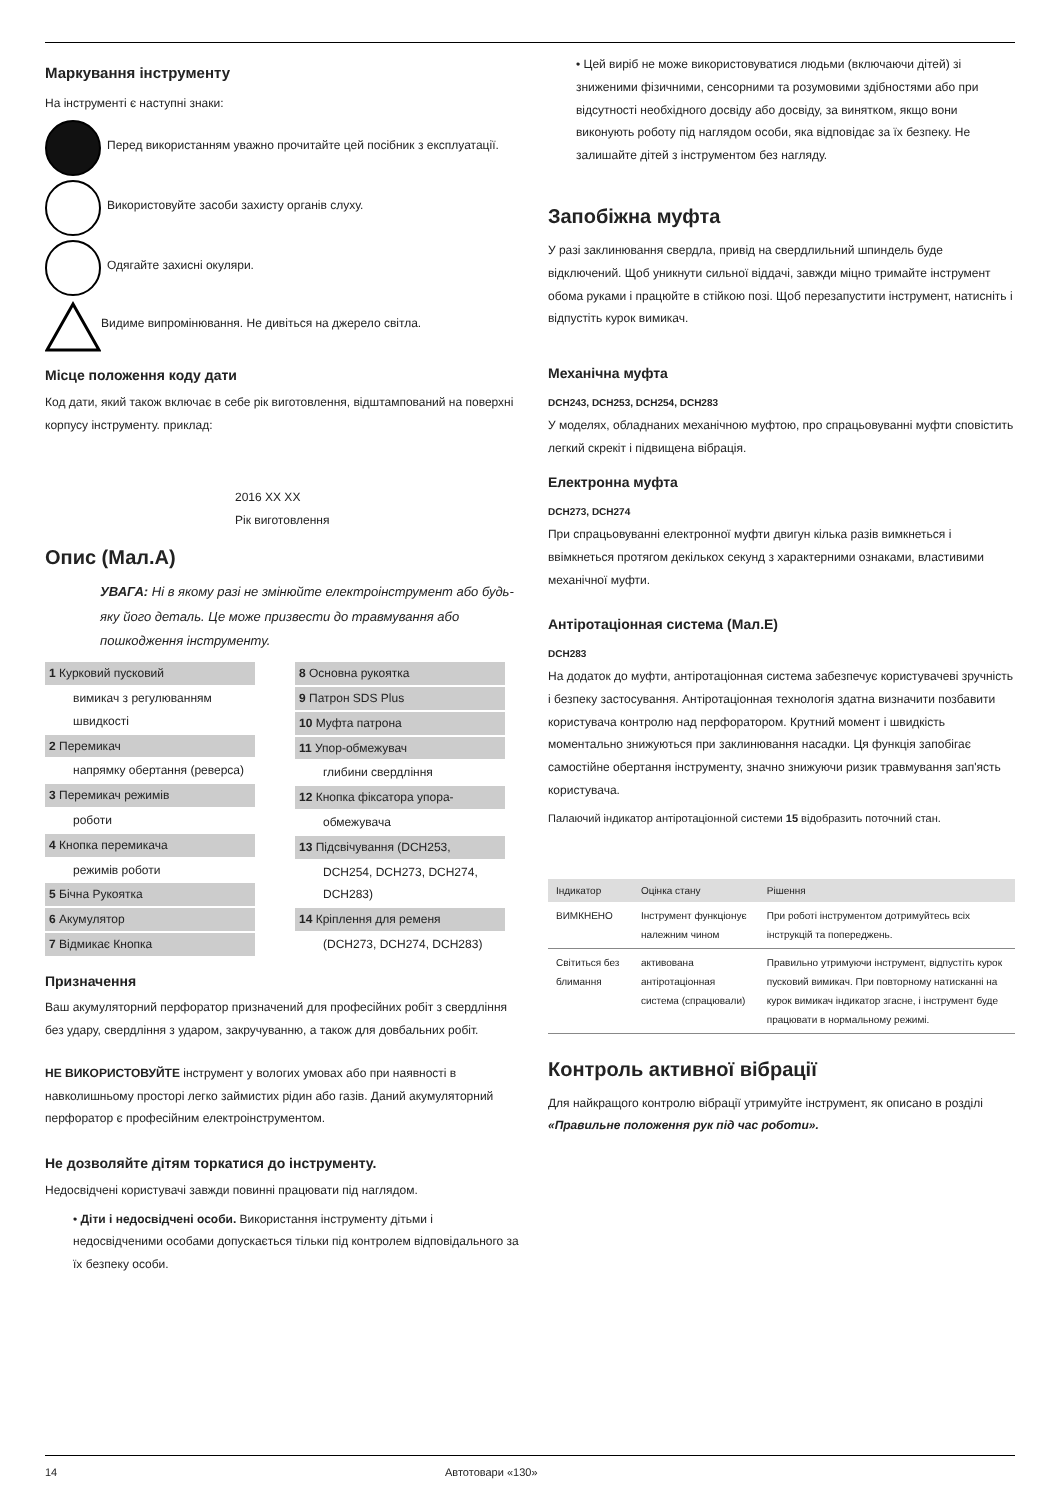Маркування інструменту
На інструменті є наступні знаки:
Перед використанням уважно прочитайте цей посібник з експлуатації.
Використовуйте засоби захисту органів слуху.
Одягайте захисні окуляри.
Видиме випромінювання. Не дивіться на джерело світла.
Місце положення коду дати
Код дати, який також включає в себе рік виготовлення, відштампований на поверхні корпусу інструменту. приклад:
2016 XX XX
Рік виготовлення
Опис (Мал.А)
УВАГА: Ні в якому разі не змінюйте електроінструмент або будь-яку його деталь. Це може призвести до травмування або пошкодження інструменту.
1 Курковий пусковий
вимикач з регулюванням швидкості
2 Перемикач
напрямку обертання (реверса)
3 Перемикач режимів
роботи
4 Кнопка перемикача
режимів роботи
5 Бічна Рукоятка
6 Акумулятор
7 Відмикає Кнопка
8 Основна рукоятка
9 Патрон SDS Plus
10 Муфта патрона
11 Упор-обмежувач
глибини свердління
12 Кнопка фіксатора упора-
обмежувача
13 Підсвічування (DCH253,
DCH254, DCH273, DCH274, DCH283)
14 Кріплення для ременя
(DCH273, DCH274, DCH283)
Призначення
Ваш акумуляторний перфоратор призначений для професійних робіт з свердління без удару, свердління з ударом, закручуванню, а також для довбальних робіт.
НЕ ВИКОРИСТОВУЙТЕ інструмент у вологих умовах або при наявності в навколишньому просторі легко займистих рідин або газів. Даний акумуляторний перфоратор є професійним електроінструментом.
Не дозволяйте дітям торкатися до інструменту.
Недосвідчені користувачі завжди повинні працювати під наглядом.
• Діти і недосвідчені особи. Використання інструменту дітьми і недосвідченими особами допускається тільки під контролем відповідального за їх безпеку особи.
• Цей виріб не може використовуватися людьми (включаючи дітей) зі зниженими фізичними, сенсорними та розумовими здібностями або при відсутності необхідного досвіду або досвіду, за винятком, якщо вони виконують роботу під наглядом особи, яка відповідає за їх безпеку. Не залишайте дітей з інструментом без нагляду.
Запобіжна муфта
У разі заклинювання свердла, привід на свердлильний шпиндель буде відключений. Щоб уникнути сильної віддачі, завжди міцно тримайте інструмент обома руками і працюйте в стійкою позі. Щоб перезапустити інструмент, натисніть і відпустіть курок вимикач.
Механічна муфта
DCH243, DCH253, DCH254, DCH283
У моделях, обладнаних механічною муфтою, про спрацьовуванні муфти сповістить легкий скрекіт і підвищена вібрація.
Електронна муфта
DCH273, DCH274
При спрацьовуванні електронної муфти двигун кілька разів вимкнеться і ввімкнеться протягом декількох секунд з характерними ознаками, властивими механічної муфти.
Антіротаціонная система (Мал.E)
DCH283
На додаток до муфти, антіротаціонная система забезпечує користувачеві зручність і безпеку застосування. Антіротаціонная технологія здатна визначити позбавити користувача контролю над перфоратором. Крутний момент і швидкість моментально знижуються при заклинювання насадки. Ця функція запобігає самостійне обертання інструменту, значно знижуючи ризик травмування зап'ясть користувача.
Палаючий індикатор антіротаціонной системи 15 відобразить поточний стан.
| Індикатор | Оцінка стану | Рішення |
| --- | --- | --- |
| ВИМКНЕНО | Інструмент функціонує належним чином | При роботі інструментом дотримуйтесь всіх інструкцій та попереджень. |
| Світиться без блимання | активована антіротаціонная система (спрацювали) | Правильно утримуючи інструмент, відпустіть курок пусковий вимикач. При повторному натисканні на курок вимикач індикатор згасне, і інструмент буде працювати в нормальному режимі. |
Контроль активної вібрації
Для найкращого контролю вібрації утримуйте інструмент, як описано в розділі «Правильне положення рук під час роботи».
14 Автотовари «130»